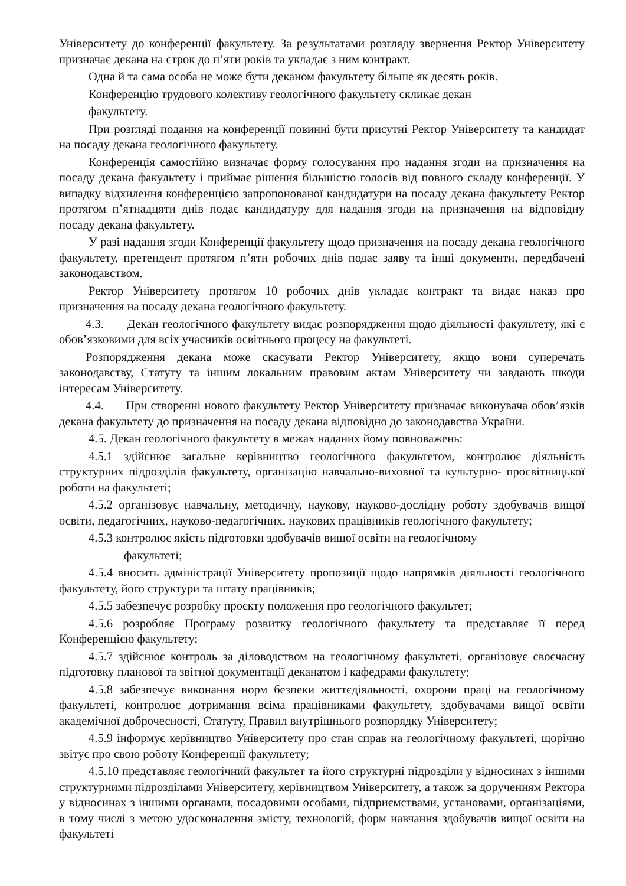Університету до конференції факультету. За результатами розгляду звернення Ректор Університету призначає декана на строк до п’яти років та укладає з ним контракт.
Одна й та сама особа не може бути деканом факультету більше як десять років.
Конференцію трудового колективу геологічного факультету скликає декан
факультету.
При розгляді подання на конференції повинні бути присутні Ректор Університету та кандидат на посаду декана геологічного факультету.
Конференція самостійно визначає форму голосування про надання згоди на призначення на посаду декана факультету і приймає рішення більшістю голосів від повного складу конференції. У випадку відхилення конференцією запропонованої кандидатури на посаду декана факультету Ректор протягом п’ятнадцяти днів подає кандидатуру для надання згоди на призначення на відповідну посаду декана факультету.
У разі надання згоди Конференції факультету щодо призначення на посаду декана геологічного факультету, претендент протягом п’яти робочих днів подає заяву та інші документи, передбачені законодавством.
Ректор Університету протягом 10 робочих днів укладає контракт та видає наказ про призначення на посаду декана геологічного факультету.
4.3. Декан геологічного факультету видає розпорядження щодо діяльності факультету, які є обов’язковими для всіх учасників освітнього процесу на факультеті.
Розпорядження декана може скасувати Ректор Університету, якщо вони суперечать законодавству, Статуту та іншим локальним правовим актам Університету чи завдають шкоди інтересам Університету.
4.4. При створенні нового факультету Ректор Університету призначає виконувача обов’язків декана факультету до призначення на посаду декана відповідно до законодавства України.
4.5. Декан геологічного факультету в межах наданих йому повноважень:
4.5.1 здійснює загальне керівництво геологічного факультетом, контролює діяльність структурних підрозділів факультету, організацію навчально-виховної та культурно- просвітницької роботи на факультеті;
4.5.2 організовує навчальну, методичну, наукову, науково-дослідну роботу здобувачів вищої освіти, педагогічних, науково-педагогічних, наукових працівників геологічного факультету;
4.5.3 контролює якість підготовки здобувачів вищої освіти на геологічному
факультеті;
4.5.4 вносить адміністрації Університету пропозиції щодо напрямків діяльності геологічного факультету, його структури та штату працівників;
4.5.5 забезпечує розробку проєкту положення про геологічного факультет;
4.5.6 розробляє Програму розвитку геологічного факультету та представляє її перед Конференцією факультету;
4.5.7 здійснює контроль за діловодством на геологічному факультеті, організовує своєчасну підготовку планової та звітної документації деканатом і кафедрами факультету;
4.5.8 забезпечує виконання норм безпеки життєдіяльності, охорони праці на геологічному факультеті, контролює дотримання всіма працівниками факультету, здобувачами вищої освіти академічної доброчесності, Статуту, Правил внутрішнього розпорядку Університету;
4.5.9 інформує керівництво Університету про стан справ на геологічному факультеті, щорічно звітує про свою роботу Конференції факультету;
4.5.10 представляє геологічний факультет та його структурні підрозділи у відносинах з іншими структурними підрозділами Університету, керівництвом Університету, а також за дорученням Ректора у відносинах з іншими органами, посадовими особами, підприємствами, установами, організаціями, в тому числі з метою удосконалення змісту, технологій, форм навчання здобувачів вищої освіти на факультеті